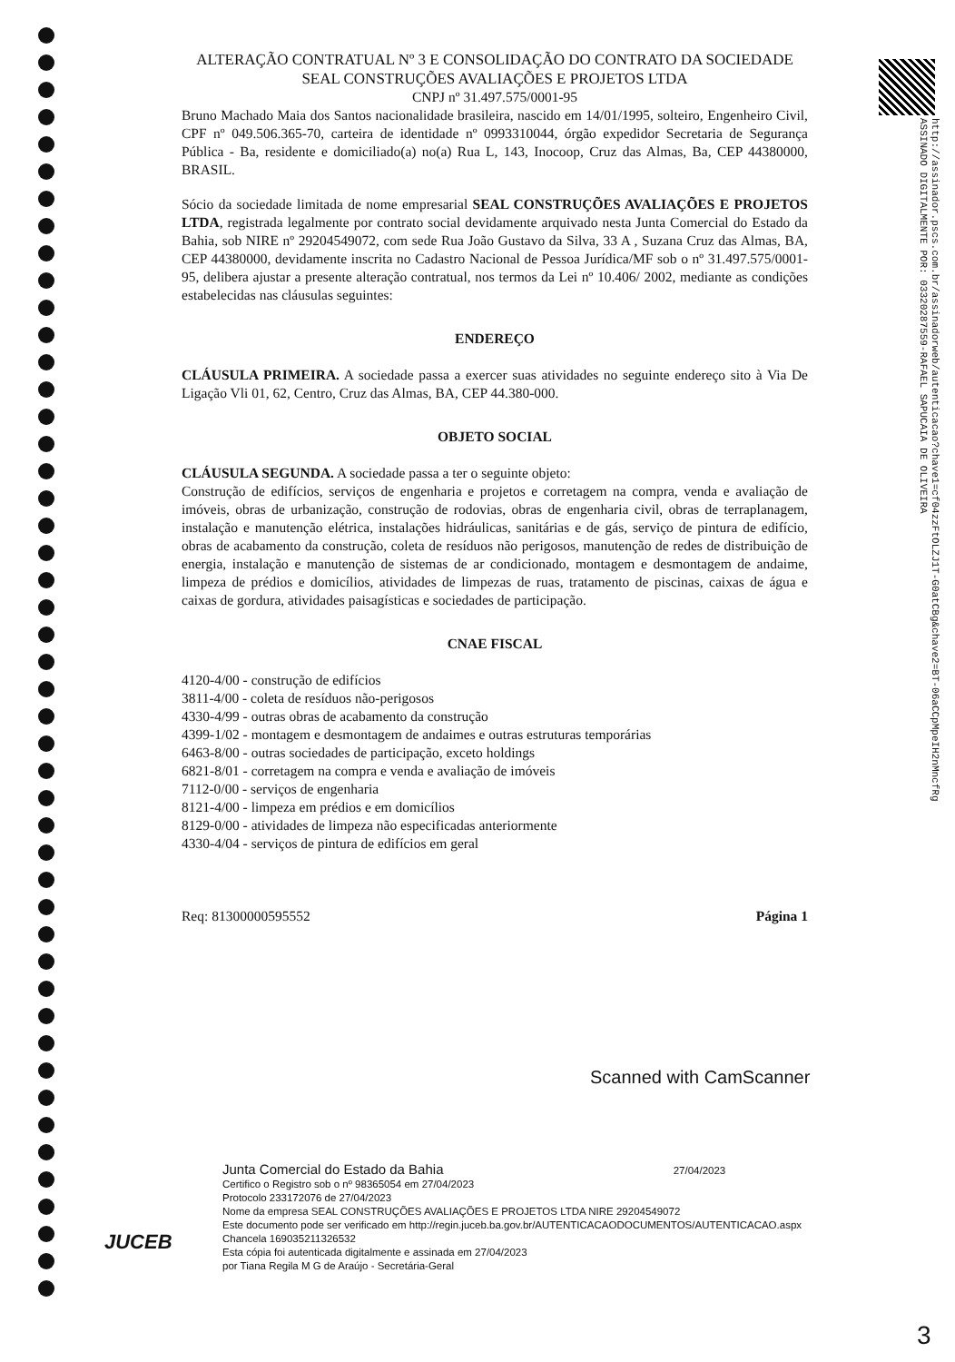http://assinador.pscs.com.br/assinadorweb/autenticacao?chave1=cf04zzFtOLZJ1T-G0atCBg&chave2=BT-06aCCpMpeIH2nMncfRg
ASSINADO DIGITALMENTE POR: 03320287559-RAFAEL SAPUCAIA DE OLIVEIRA
ALTERAÇÃO CONTRATUAL Nº 3 E CONSOLIDAÇÃO DO CONTRATO DA SOCIEDADE SEAL CONSTRUÇÕES AVALIAÇÕES E PROJETOS LTDA
CNPJ nº 31.497.575/0001-95
Bruno Machado Maia dos Santos nacionalidade brasileira, nascido em 14/01/1995, solteiro, Engenheiro Civil, CPF nº 049.506.365-70, carteira de identidade nº 0993310044, órgão expedidor Secretaria de Segurança Pública - Ba, residente e domiciliado(a) no(a) Rua L, 143, Inocoop, Cruz das Almas, Ba, CEP 44380000, BRASIL.
Sócio da sociedade limitada de nome empresarial SEAL CONSTRUÇÕES AVALIAÇÕES E PROJETOS LTDA, registrada legalmente por contrato social devidamente arquivado nesta Junta Comercial do Estado da Bahia, sob NIRE nº 29204549072, com sede Rua João Gustavo da Silva, 33 A , Suzana Cruz das Almas, BA, CEP 44380000, devidamente inscrita no Cadastro Nacional de Pessoa Jurídica/MF sob o nº 31.497.575/0001-95, delibera ajustar a presente alteração contratual, nos termos da Lei nº 10.406/ 2002, mediante as condições estabelecidas nas cláusulas seguintes:
ENDEREÇO
CLÁUSULA PRIMEIRA. A sociedade passa a exercer suas atividades no seguinte endereço sito à Via De Ligação Vli 01, 62, Centro, Cruz das Almas, BA, CEP 44.380-000.
OBJETO SOCIAL
CLÁUSULA SEGUNDA. A sociedade passa a ter o seguinte objeto:
Construção de edifícios, serviços de engenharia e projetos e corretagem na compra, venda e avaliação de imóveis, obras de urbanização, construção de rodovias, obras de engenharia civil, obras de terraplanagem, instalação e manutenção elétrica, instalações hidráulicas, sanitárias e de gás, serviço de pintura de edifício, obras de acabamento da construção, coleta de resíduos não perigosos, manutenção de redes de distribuição de energia, instalação e manutenção de sistemas de ar condicionado, montagem e desmontagem de andaime, limpeza de prédios e domicílios, atividades de limpezas de ruas, tratamento de piscinas, caixas de água e caixas de gordura, atividades paisagísticas e sociedades de participação.
CNAE FISCAL
4120-4/00 - construção de edifícios
3811-4/00 - coleta de resíduos não-perigosos
4330-4/99 - outras obras de acabamento da construção
4399-1/02 - montagem e desmontagem de andaimes e outras estruturas temporárias
6463-8/00 - outras sociedades de participação, exceto holdings
6821-8/01 - corretagem na compra e venda e avaliação de imóveis
7112-0/00 - serviços de engenharia
8121-4/00 - limpeza em prédios e em domicílios
8129-0/00 - atividades de limpeza não especificadas anteriormente
4330-4/04 - serviços de pintura de edifícios em geral
Req: 81300000595552 Página 1
Scanned with CamScanner
JUCEB
Junta Comercial do Estado da Bahia 27/04/2023
Certifico o Registro sob o nº 98365054 em 27/04/2023
Protocolo 233172076 de 27/04/2023
Nome da empresa SEAL CONSTRUÇÕES AVALIAÇÕES E PROJETOS LTDA NIRE 29204549072
Este documento pode ser verificado em http://regin.juceb.ba.gov.br/AUTENTICACAODOCUMENTOS/AUTENTICACAO.aspx
Chancela 169035211326532
Esta cópia foi autenticada digitalmente e assinada em 27/04/2023
por Tiana Regila M G de Araújo - Secretária-Geral
3